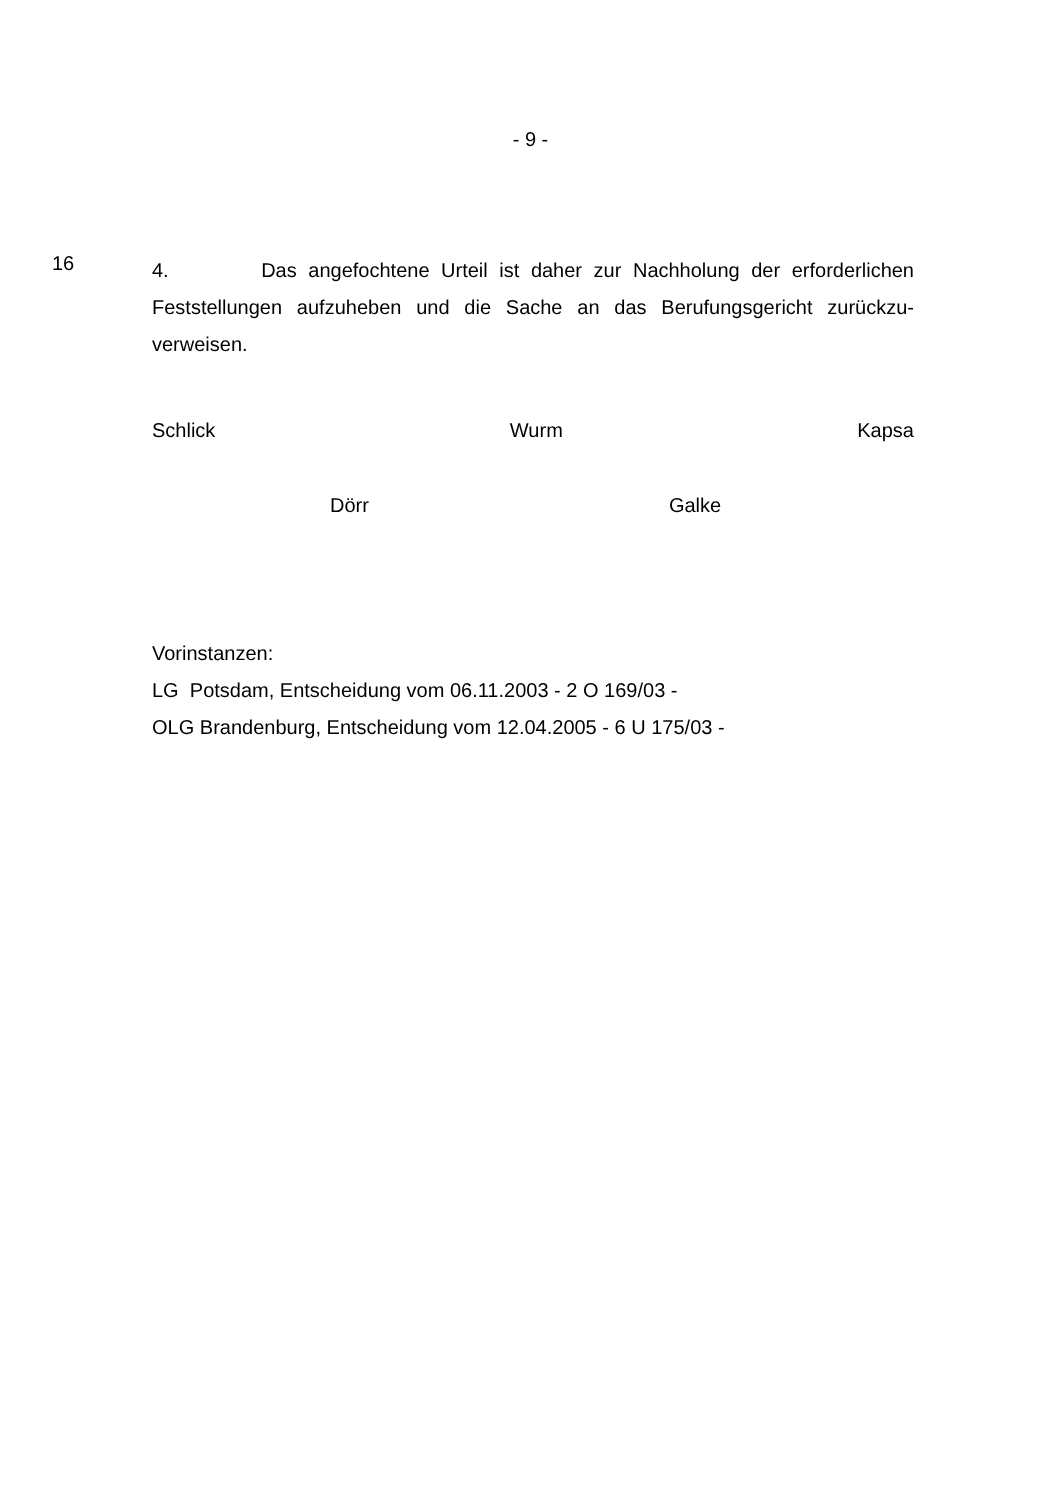- 9 -
16
4. Das angefochtene Urteil ist daher zur Nachholung der erforderlichen Feststellungen aufzuheben und die Sache an das Berufungsgericht zurückzu-verweisen.
Schlick Wurm Kapsa
Dörr Galke
Vorinstanzen:
LG Potsdam, Entscheidung vom 06.11.2003 - 2 O 169/03 -
OLG Brandenburg, Entscheidung vom 12.04.2005 - 6 U 175/03 -